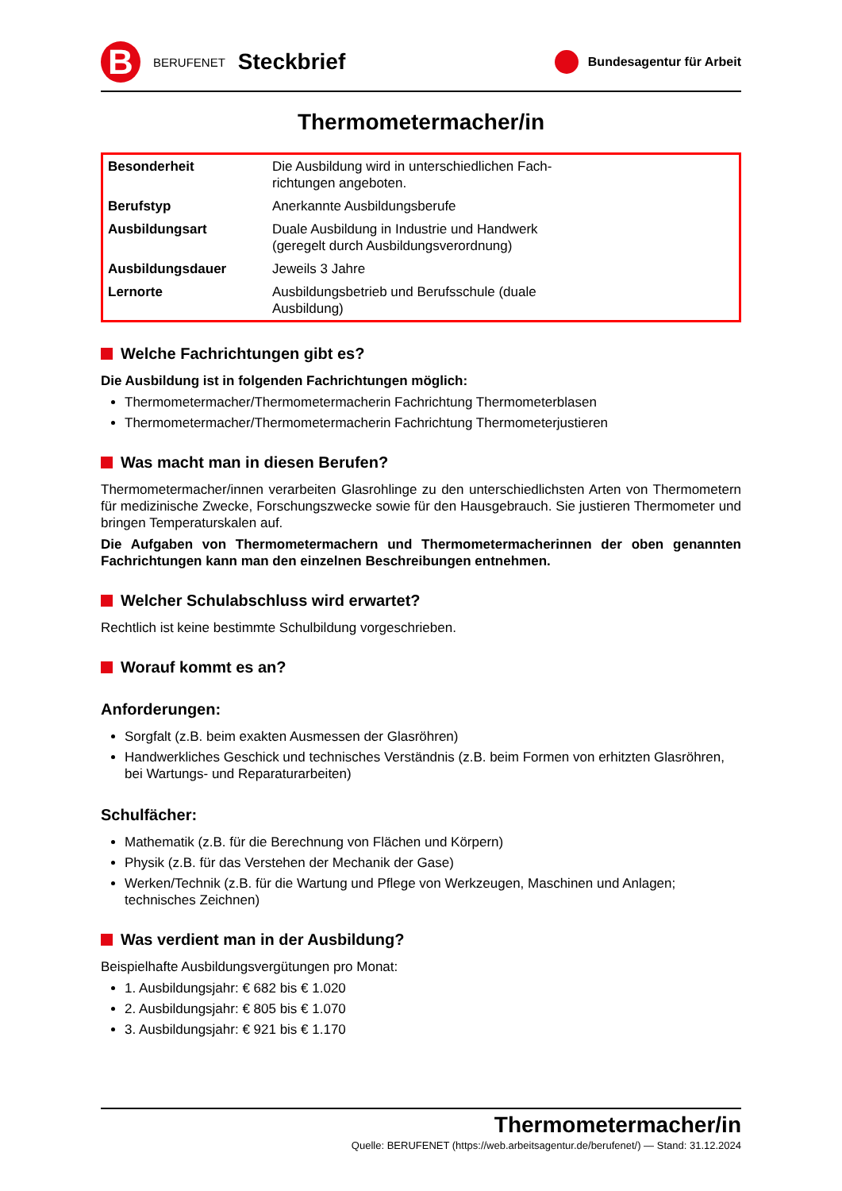B
BERUFENET
Steckbrief
Bundesagentur für Arbeit
Thermometermacher/in
| Besonderheit | Die Ausbildung wird in unterschiedlichen Fach- richtungen angeboten. |
| Berufstyp | Anerkannte Ausbildungsberufe |
| Ausbildungsart | Duale Ausbildung in Industrie und Handwerk (geregelt durch Ausbildungsverordnung) |
| Ausbildungsdauer | Jeweils 3 Jahre |
| Lernorte | Ausbildungsbetrieb und Berufsschule (duale Ausbildung) |
Welche Fachrichtungen gibt es?
Die Ausbildung ist in folgenden Fachrichtungen möglich:
Thermometermacher/Thermometermacherin Fachrichtung Thermometerblasen
Thermometermacher/Thermometermacherin Fachrichtung Thermometerjustieren
Was macht man in diesen Berufen?
Thermometermacher/innen verarbeiten Glasrohlinge zu den unterschiedlichsten Arten von Thermometern für medizinische Zwecke, Forschungszwecke sowie für den Hausgebrauch. Sie justieren Thermometer und bringen Temperaturskalen auf.
Die Aufgaben von Thermometermachern und Thermometermacherinnen der oben genannten Fachrichtungen kann man den einzelnen Beschreibungen entnehmen.
Welcher Schulabschluss wird erwartet?
Rechtlich ist keine bestimmte Schulbildung vorgeschrieben.
Worauf kommt es an?
Anforderungen:
Sorgfalt (z.B. beim exakten Ausmessen der Glasröhren)
Handwerkliches Geschick und technisches Verständnis (z.B. beim Formen von erhitzten Glasröhren, bei Wartungs- und Reparaturarbeiten)
Schulfächer:
Mathematik (z.B. für die Berechnung von Flächen und Körpern)
Physik (z.B. für das Verstehen der Mechanik der Gase)
Werken/Technik (z.B. für die Wartung und Pflege von Werkzeugen, Maschinen und Anlagen; technisches Zeichnen)
Was verdient man in der Ausbildung?
Beispielhafte Ausbildungsvergütungen pro Monat:
1. Ausbildungsjahr: € 682 bis € 1.020
2. Ausbildungsjahr: € 805 bis € 1.070
3. Ausbildungsjahr: € 921 bis € 1.170
Thermometermacher/in
Quelle: BERUFENET (https://web.arbeitsagentur.de/berufenet/) — Stand: 31.12.2024